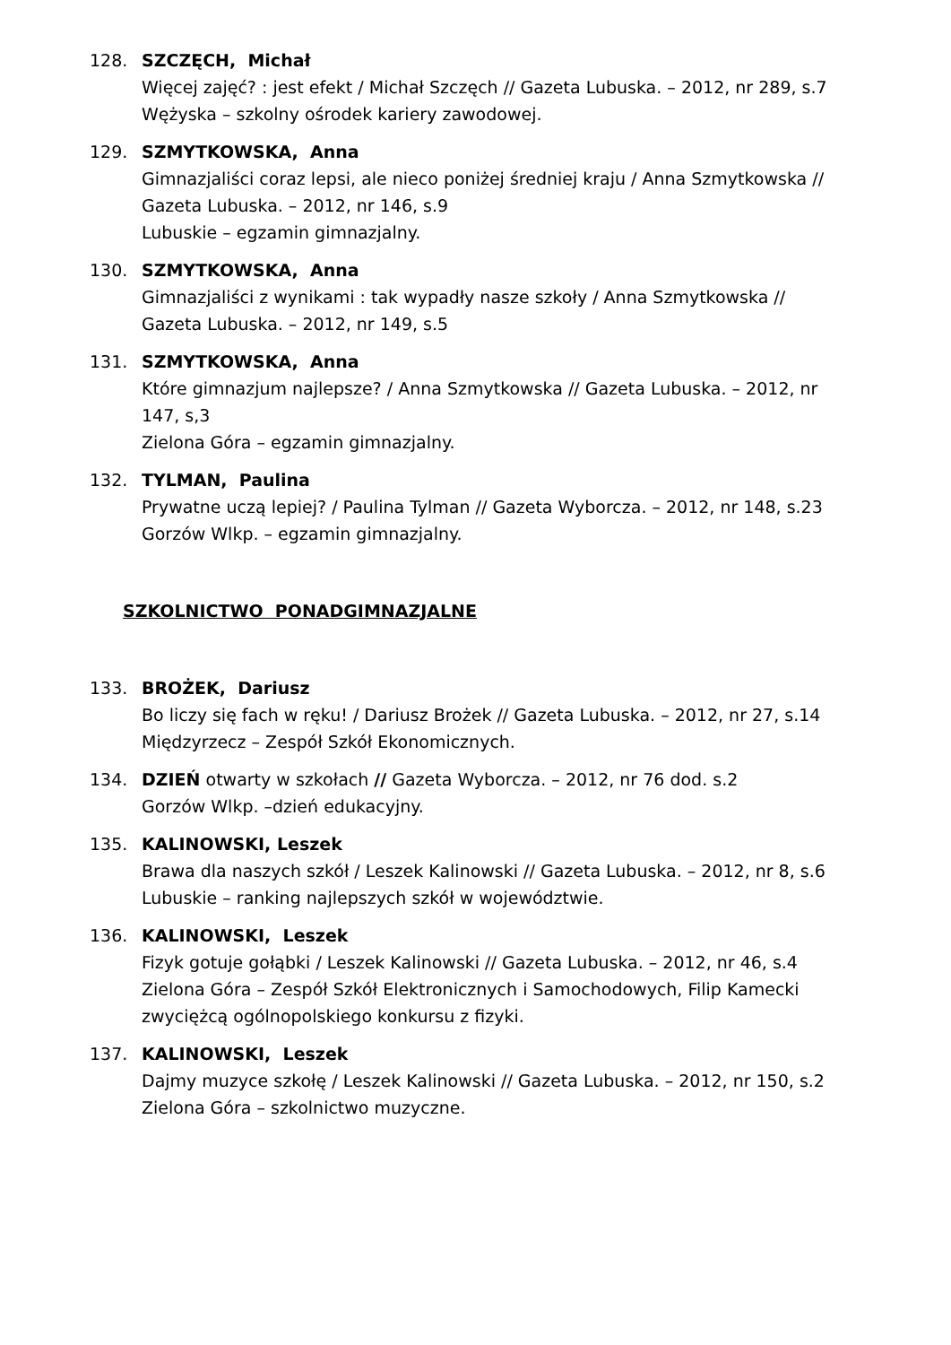128. SZCZĘCH, Michał
Więcej zajęć? : jest efekt / Michał Szczęch // Gazeta Lubuska. – 2012, nr 289, s.7
Wężyska – szkolny ośrodek kariery zawodowej.
129. SZMYTKOWSKA, Anna
Gimnazjaliści coraz lepsi, ale nieco poniżej średniej kraju / Anna Szmytkowska // Gazeta Lubuska. – 2012, nr 146, s.9
Lubuskie – egzamin gimnazjalny.
130. SZMYTKOWSKA, Anna
Gimnazjaliści z wynikami : tak wypadły nasze szkoły / Anna Szmytkowska // Gazeta Lubuska. – 2012, nr 149, s.5
131. SZMYTKOWSKA, Anna
Które gimnazjum najlepsze? / Anna Szmytkowska // Gazeta Lubuska. – 2012, nr 147, s,3
Zielona Góra – egzamin gimnazjalny.
132. TYLMAN, Paulina
Prywatne uczą lepiej? / Paulina Tylman // Gazeta Wyborcza. – 2012, nr 148, s.23
Gorzów Wlkp. – egzamin gimnazjalny.
SZKOLNICTWO PONADGIMNAZJALNE
133. BROŻEK, Dariusz
Bo liczy się fach w ręku! / Dariusz Brożek // Gazeta Lubuska. – 2012, nr 27, s.14
Międzyrzecz – Zespół Szkół Ekonomicznych.
134. DZIEŃ otwarty w szkołach // Gazeta Wyborcza. – 2012, nr 76 dod. s.2
Gorzów Wlkp. –dzień edukacyjny.
135. KALINOWSKI, Leszek
Brawa dla naszych szkół / Leszek Kalinowski // Gazeta Lubuska. – 2012, nr 8, s.6
Lubuskie – ranking najlepszych szkół w województwie.
136. KALINOWSKI, Leszek
Fizyk gotuje gołąbki / Leszek Kalinowski // Gazeta Lubuska. – 2012, nr 46, s.4
Zielona Góra – Zespół Szkół Elektronicznych i Samochodowych, Filip Kamecki zwyciężcą ogólnopolskiego konkursu z fizyki.
137. KALINOWSKI, Leszek
Dajmy muzyce szkołę / Leszek Kalinowski // Gazeta Lubuska. – 2012, nr 150, s.2
Zielona Góra – szkolnictwo muzyczne.